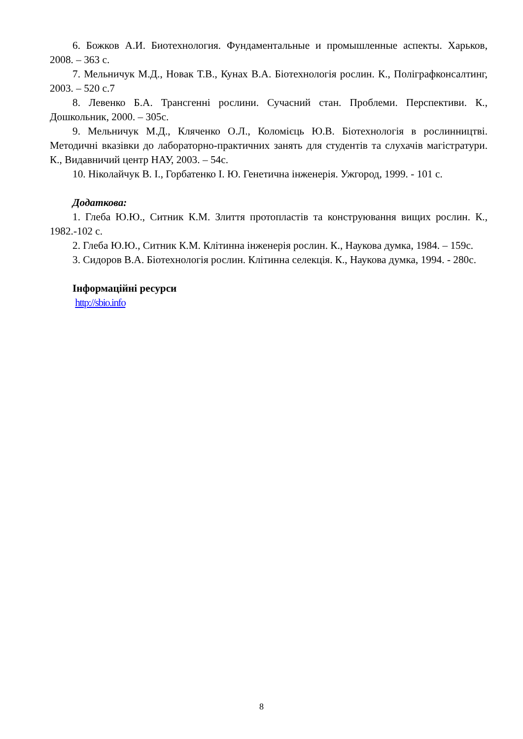6. Божков А.И. Биотехнология. Фундаментальные и промышленные аспекты. Харьков, 2008. – 363 с.
7. Мельничук М.Д., Новак Т.В., Кунах В.А. Біотехнологія рослин. К., Поліграфконсалтинг, 2003. – 520 с.7
8. Левенко Б.А. Трансгенні рослини. Сучасний стан. Проблеми. Перспективи. К., Дошкольник, 2000. – 305с.
9. Мельничук М.Д., Кляченко О.Л., Коломієць Ю.В. Біотехнологія в рослинництві. Методичні вказівки до лабораторно-практичних занять для студентів та слухачів магістратури. К., Видавничий центр НАУ, 2003. – 54с.
10. Ніколайчук В. І., Горбатенко І. Ю. Генетична інженерія. Ужгород, 1999. - 101 с.
Додаткова:
1. Глеба Ю.Ю., Ситник К.М. Злиття протопластів та конструювання вищих рослин. К., 1982.-102 с.
2. Глеба Ю.Ю., Ситник К.М. Клітинна інженерія рослин. К., Наукова думка, 1984. – 159с.
3. Сидоров В.А. Біотехнологія рослин. Клітинна селекція. К., Наукова думка, 1994. - 280с.
Інформаційні ресурси
http://sbio.info
8